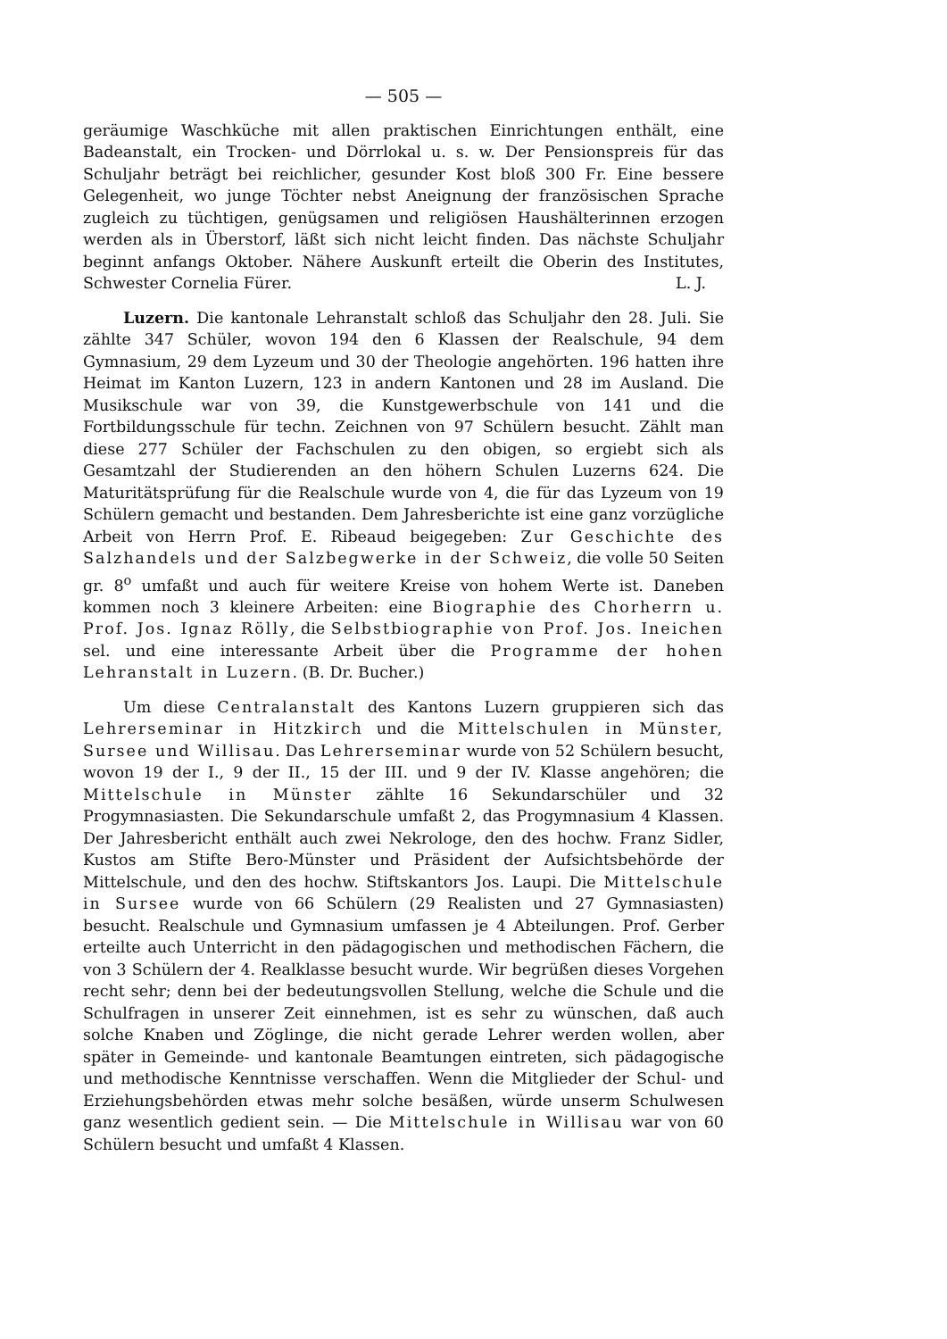— 505 —
geräumige Waschküche mit allen praktischen Einrichtungen enthält, eine Badeanstalt, ein Trocken- und Dörrlokal u. s. w. Der Pensionspreis für das Schuljahr beträgt bei reichlicher, gesunder Kost bloß 300 Fr. Eine bessere Gelegenheit, wo junge Töchter nebst Aneignung der französischen Sprache zugleich zu tüchtigen, genügsamen und religiösen Haushälterinnen erzogen werden als in Überstorf, läßt sich nicht leicht finden. Das nächste Schuljahr beginnt anfangs Oktober. Nähere Auskunft erteilt die Oberin des Institutes, Schwester Cornelia Fürer. L. J.
Luzern. Die kantonale Lehranstalt schloß das Schuljahr den 28. Juli. Sie zählte 347 Schüler, wovon 194 den 6 Klassen der Realschule, 94 dem Gymnasium, 29 dem Lyzeum und 30 der Theologie angehörten. 196 hatten ihre Heimat im Kanton Luzern, 123 in andern Kantonen und 28 im Ausland. Die Musikschule war von 39, die Kunstgewerbschule von 141 und die Fortbildungsschule für techn. Zeichnen von 97 Schülern besucht. Zählt man diese 277 Schüler der Fachschulen zu den obigen, so ergiebt sich als Gesamtzahl der Studierenden an den höhern Schulen Luzerns 624. Die Maturitätsprüfung für die Realschule wurde von 4, die für das Lyzeum von 19 Schülern gemacht und bestanden. Dem Jahresberichte ist eine ganz vorzügliche Arbeit von Herrn Prof. E. Ribeaud beigegeben: Zur Geschichte des Salzhandels und der Salzbegwerke in der Schweiz, die volle 50 Seiten gr. 8<sup>o</sup> umfaßt und auch für weitere Kreise von hohem Werte ist. Daneben kommen noch 3 kleinere Arbeiten: eine Biographie des Chorherrn u. Prof. Jos. Ignaz Rölly, die Selbstbiographie von Prof. Jos. Ineichen sel. und eine interessante Arbeit über die Programme der hohen Lehranstalt in Luzern. (B. Dr. Bucher.)
Um diese Centralanstalt des Kantons Luzern gruppieren sich das Lehrerseminar in Hitzkirch und die Mittelschulen in Münster, Sursee und Willisau. Das Lehrerseminar wurde von 52 Schülern besucht, wovon 19 der I., 9 der II., 15 der III. und 9 der IV. Klasse angehören; die Mittelschule in Münster zählte 16 Sekundarschüler und 32 Progymnasiasten. Die Sekundarschule umfaßt 2, das Progymnasium 4 Klassen. Der Jahresbericht enthält auch zwei Nekrologe, den des hochw. Franz Sidler, Kustos am Stifte Bero-Münster und Präsident der Aufsichtsbehörde der Mittelschule, und den des hochw. Stiftskantors Jos. Laupi. Die Mittelschule in Sursee wurde von 66 Schülern (29 Realisten und 27 Gymnasiasten) besucht. Realschule und Gymnasium umfassen je 4 Abteilungen. Prof. Gerber erteilte auch Unterricht in den pädagogischen und methodischen Fächern, die von 3 Schülern der 4. Realklasse besucht wurde. Wir begrüßen dieses Vorgehen recht sehr; denn bei der bedeutungsvollen Stellung, welche die Schule und die Schulfragen in unserer Zeit einnehmen, ist es sehr zu wünschen, daß auch solche Knaben und Zöglinge, die nicht gerade Lehrer werden wollen, aber später in Gemeinde- und kantonale Beamtungen eintreten, sich pädagogische und methodische Kenntnisse verschaffen. Wenn die Mitglieder der Schul- und Erziehungsbehörden etwas mehr solche besäßen, würde unserm Schulwesen ganz wesentlich gedient sein. — Die Mittelschule in Willisau war von 60 Schülern besucht und umfaßt 4 Klassen.